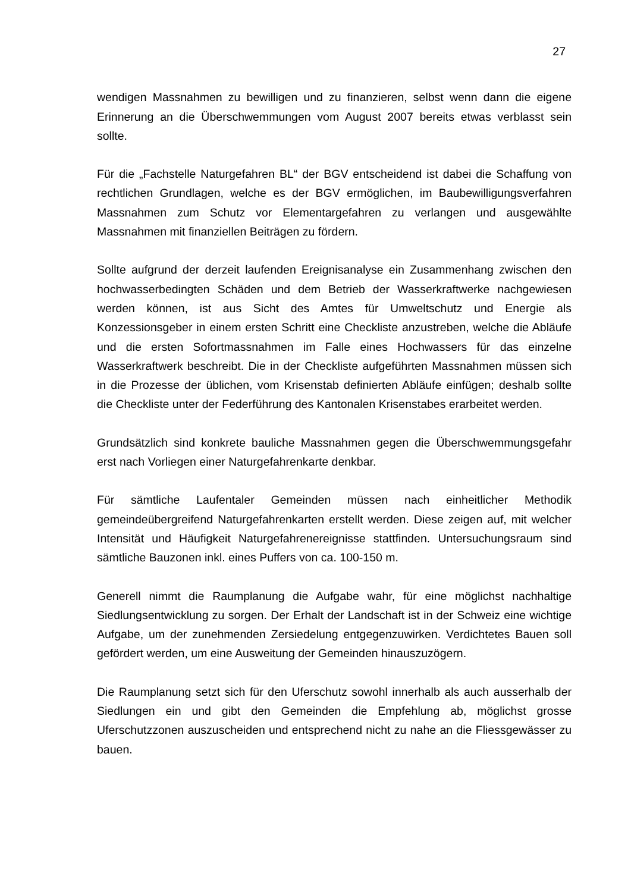27
wendigen Massnahmen zu bewilligen und zu finanzieren, selbst wenn dann die eigene Erinnerung an die Überschwemmungen vom August 2007 bereits etwas verblasst sein sollte.
Für die „Fachstelle Naturgefahren BL“ der BGV entscheidend ist dabei die Schaffung von rechtlichen Grundlagen, welche es der BGV ermöglichen, im Baubewilligungsverfahren Massnahmen zum Schutz vor Elementargefahren zu verlangen und ausgewählte Massnahmen mit finanziellen Beiträgen zu fördern.
Sollte aufgrund der derzeit laufenden Ereignisanalyse ein Zusammenhang zwischen den hochwasserbedingten Schäden und dem Betrieb der Wasserkraftwerke nachgewiesen werden können, ist aus Sicht des Amtes für Umweltschutz und Energie als Konzessionsgeber in einem ersten Schritt eine Checkliste anzustreben, welche die Abläufe und die ersten Sofortmassnahmen im Falle eines Hochwassers für das einzelne Wasserkraftwerk beschreibt. Die in der Checkliste aufgeführten Massnahmen müssen sich in die Prozesse der üblichen, vom Krisenstab definierten Abläufe einfügen; deshalb sollte die Checkliste unter der Federführung des Kantonalen Krisenstabes erarbeitet werden.
Grundsätzlich sind konkrete bauliche Massnahmen gegen die Überschwemmungsgefahr erst nach Vorliegen einer Naturgefahrenkarte denkbar.
Für sämtliche Laufentaler Gemeinden müssen nach einheitlicher Methodik gemeindeübergreifend Naturgefahrenkarten erstellt werden. Diese zeigen auf, mit welcher Intensität und Häufigkeit Naturgefahrenereignisse stattfinden. Untersuchungsraum sind sämtliche Bauzonen inkl. eines Puffers von ca. 100-150 m.
Generell nimmt die Raumplanung die Aufgabe wahr, für eine möglichst nachhaltige Siedlungsentwicklung zu sorgen. Der Erhalt der Landschaft ist in der Schweiz eine wichtige Aufgabe, um der zunehmenden Zersiedelung entgegenzuwirken. Verdichtetes Bauen soll gefördert werden, um eine Ausweitung der Gemeinden hinauszuzögern.
Die Raumplanung setzt sich für den Uferschutz sowohl innerhalb als auch ausserhalb der Siedlungen ein und gibt den Gemeinden die Empfehlung ab, möglichst grosse Uferschutzzonen auszuscheiden und entsprechend nicht zu nahe an die Fliessgewässer zu bauen.